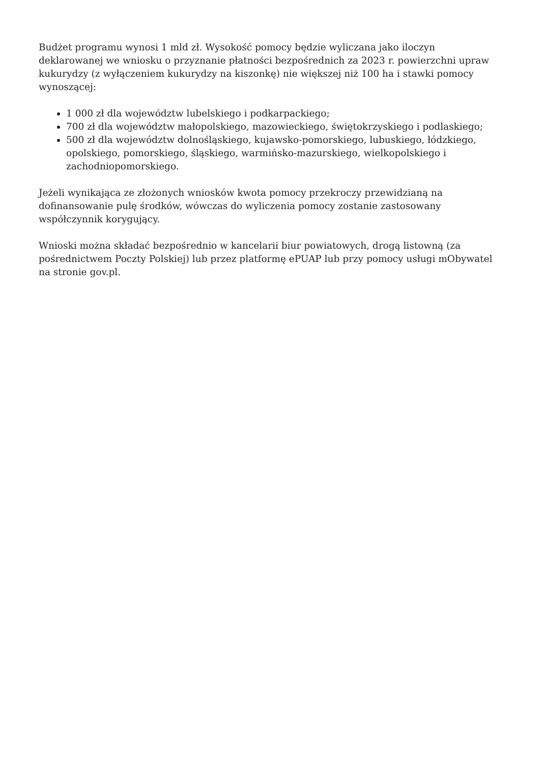Budżet programu wynosi 1 mld zł. Wysokość pomocy będzie wyliczana jako iloczyn deklarowanej we wniosku o przyznanie płatności bezpośrednich za 2023 r. powierzchni upraw kukurydzy (z wyłączeniem kukurydzy na kiszonkę) nie większej niż 100 ha i stawki pomocy wynoszącej:
1 000 zł dla województw lubelskiego i podkarpackiego;
700 zł dla województw małopolskiego, mazowieckiego, świętokrzyskiego i podlaskiego;
500 zł dla województw dolnośląskiego, kujawsko-pomorskiego, lubuskiego, łódzkiego, opolskiego, pomorskiego, śląskiego, warmińsko-mazurskiego, wielkopolskiego i zachodniopomorskiego.
Jeżeli wynikająca ze złożonych wniosków kwota pomocy przekroczy przewidzianą na dofinansowanie pulę środków, wówczas do wyliczenia pomocy zostanie zastosowany współczynnik korygujący.
Wnioski można składać bezpośrednio w kancelarii biur powiatowych, drogą listowną (za pośrednictwem Poczty Polskiej) lub przez platformę ePUAP lub przy pomocy usługi mObywatel na stronie gov.pl.